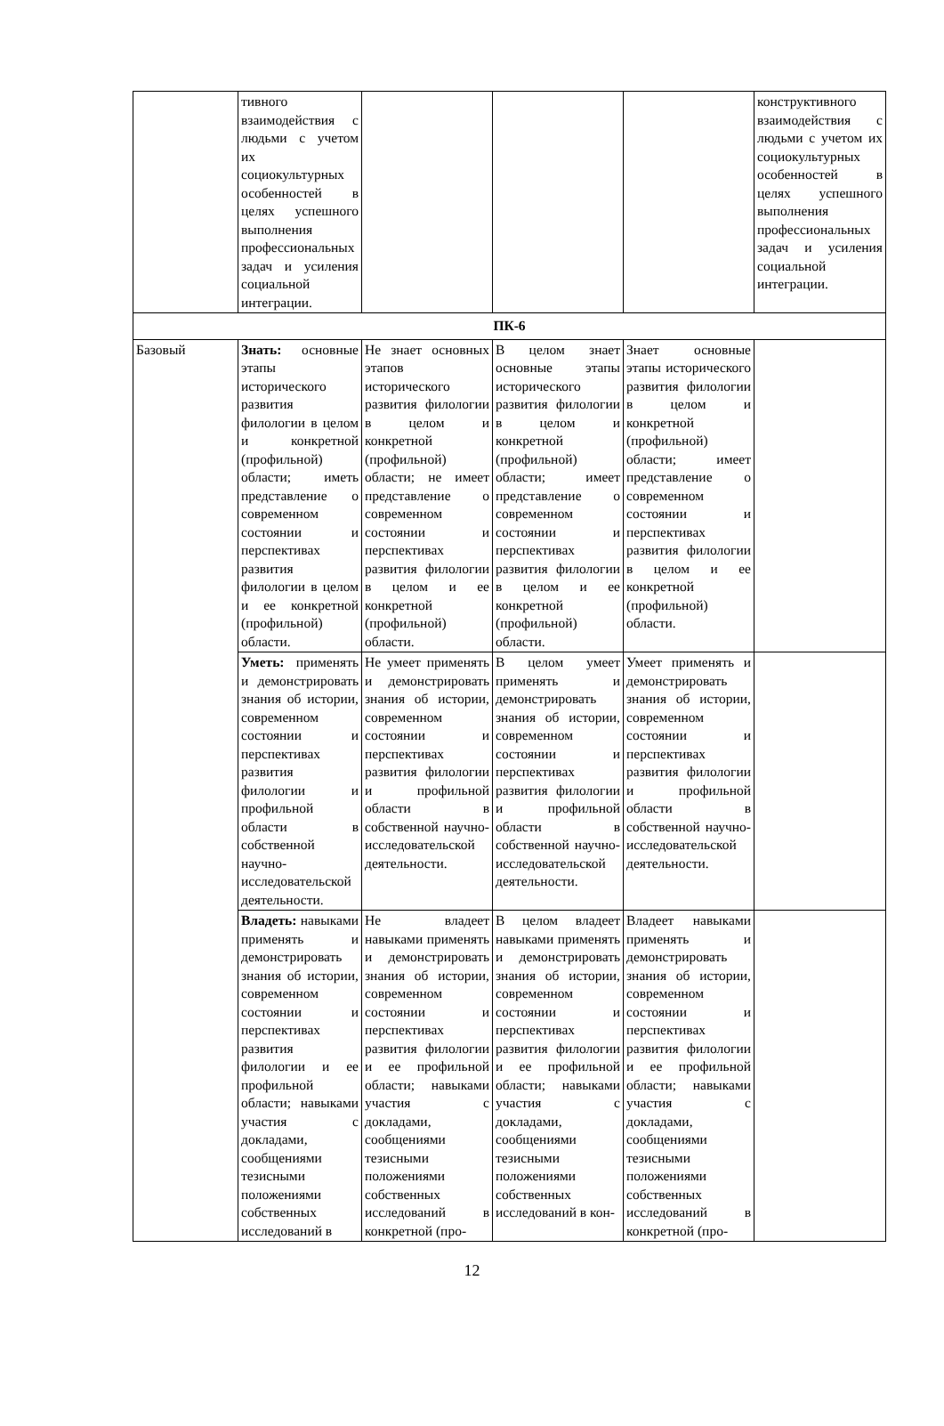| | тивного взаимодействия с людьми с учетом их социокультурных особенностей в целях успешного выполнения профессиональных задач и усиления социальной интеграции. | | | | конструктивного взаимодействия с людьми с учетом их социокультурных особенностей в целях успешного выполнения профессиональных задач и усиления социальной интеграции. |
| ПК-6 | | | | | |
| Базовый | Знать: основные этапы исторического развития филологии в целом и конкретной (профильной) области; иметь представление о современном состоянии и перспективах развития филологии в целом и ее конкретной (профильной) области. | Не знает основных этапов исторического развития филологии в целом и конкретной (профильной) области; не имеет представление о современном состоянии и перспективах развития филологии в целом и ее конкретной (профильной) области. | В целом знает основные этапы исторического развития филологии в целом и конкретной (профильной) области; имеет представление о современном состоянии и перспективах развития филологии в целом и ее конкретной (профильной) области. | Знает основные этапы исторического развития филологии в целом и конкретной (профильной) области; имеет представление о современном состоянии и перспективах развития филологии в целом и ее конкретной (профильной) области. | |
| | Уметь: применять и демонстрировать знания об истории, современном состоянии и перспективах развития филологии и профильной области в собственной научно-исследовательской деятельности. | Не умеет применять и демонстрировать знания об истории, современном состоянии и перспективах развития филологии и профильной области в собственной научно-исследовательской деятельности. | В целом умеет применять и демонстрировать знания об истории, современном состоянии и перспективах развития филологии и профильной области в собственной научно-исследовательской деятельности. | Умеет применять и демонстрировать знания об истории, современном состоянии и перспективах развития филологии и профильной области в собственной научно-исследовательской деятельности. | |
| | Владеть: навыками применять и демонстрировать знания об истории, современном состоянии и перспективах развития филологии и ее профильной области; навыками участия с докладами, сообщениями тезисными положениями собственных исследований в | Не владеет навыками применять и демонстрировать знания об истории, современном состоянии и перспективах развития филологии и ее профильной области; навыками участия с докладами, сообщениями тезисными положениями собственных исследований в конкретной (про- | В целом владеет навыками применять и демонстрировать знания об истории, современном состоянии и перспективах развития филологии и ее профильной области; навыками участия с докладами, сообщениями тезисными положениями собственных исследований в кон- | Владеет навыками применять и демонстрировать знания об истории, современном состоянии и перспективах развития филологии и ее профильной области; навыками участия с докладами, сообщениями тезисными положениями собственных исследований в конкретной (про- | |
12